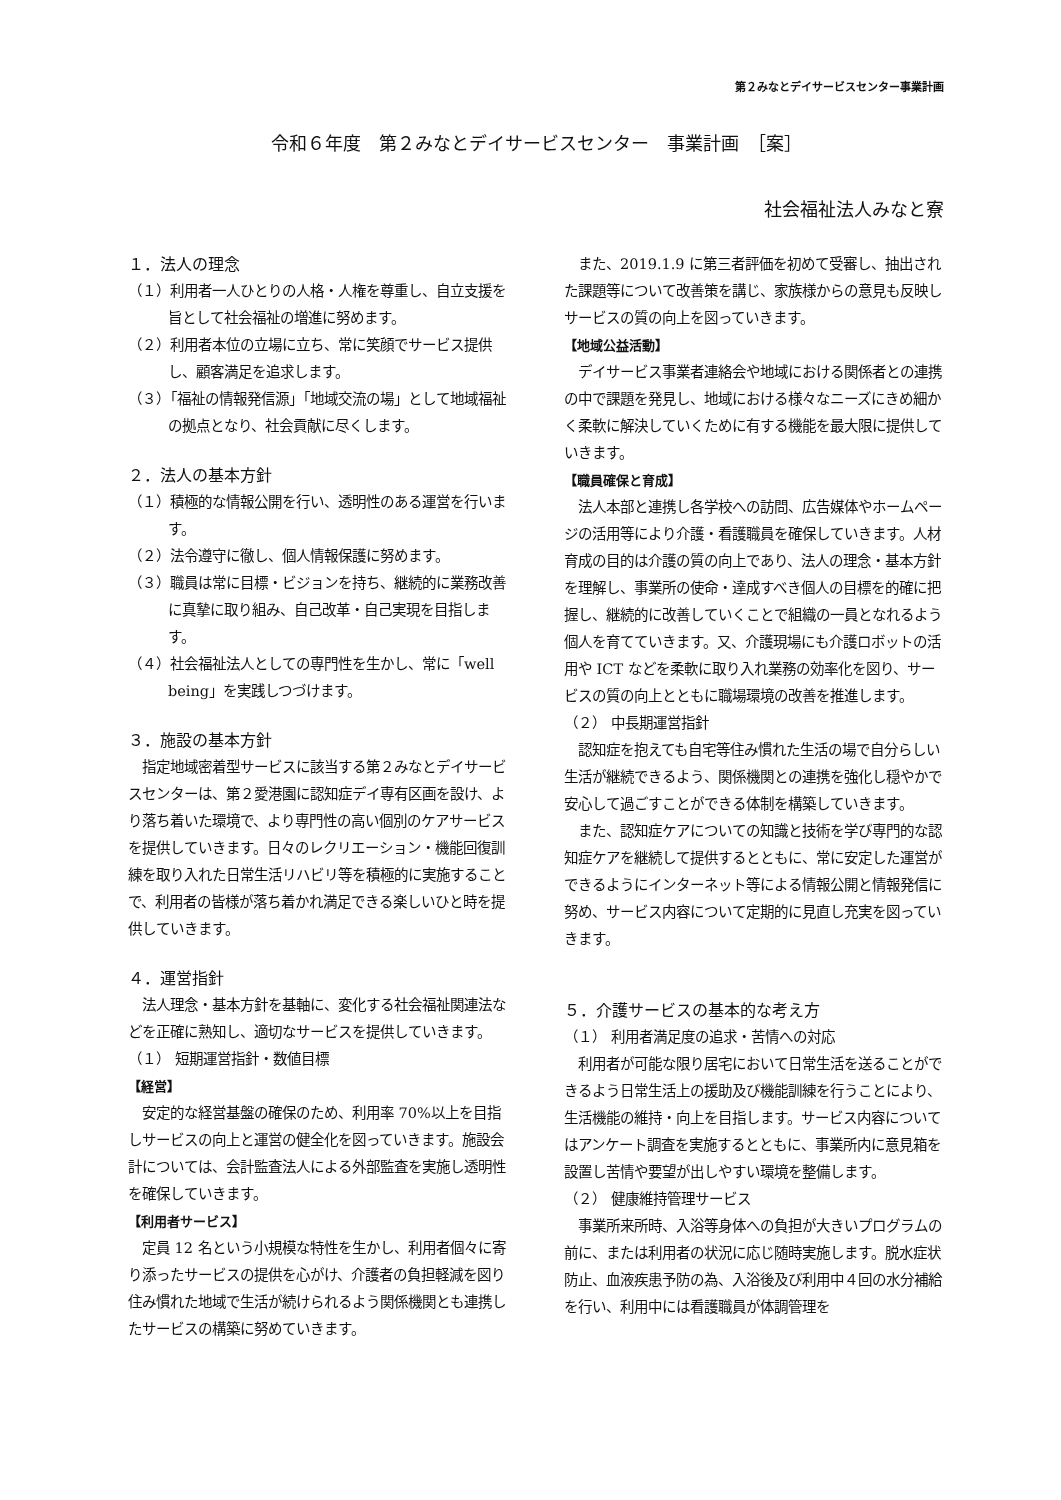第２みなとデイサービスセンター事業計画
令和６年度　第２みなとデイサービスセンター　事業計画　［案］
社会福祉法人みなと寮
１．法人の理念
（１）利用者一人ひとりの人格・人権を尊重し、自立支援を旨として社会福祉の増進に努めます。
（２）利用者本位の立場に立ち、常に笑顔でサービス提供し、顧客満足を追求します。
（３）「福祉の情報発信源」「地域交流の場」として地域福祉の拠点となり、社会貢献に尽くします。
２．法人の基本方針
（１）積極的な情報公開を行い、透明性のある運営を行います。
（２）法令遵守に徹し、個人情報保護に努めます。
（３）職員は常に目標・ビジョンを持ち、継続的に業務改善に真摯に取り組み、自己改革・自己実現を目指します。
（４）社会福祉法人としての専門性を生かし、常に「well being」を実践しつづけます。
３．施設の基本方針
　指定地域密着型サービスに該当する第２みなとデイサービスセンターは、第２愛港園に認知症デイ専有区画を設け、より落ち着いた環境で、より専門性の高い個別のケアサービスを提供していきます。日々のレクリエーション・機能回復訓練を取り入れた日常生活リハビリ等を積極的に実施することで、利用者の皆様が落ち着かれ満足できる楽しいひと時を提供していきます。
４．運営指針
　法人理念・基本方針を基軸に、変化する社会福祉関連法などを正確に熟知し、適切なサービスを提供していきます。
（１） 短期運営指針・数値目標
【経営】
　安定的な経営基盤の確保のため、利用率 70%以上を目指しサービスの向上と運営の健全化を図っていきます。施設会計については、会計監査法人による外部監査を実施し透明性を確保していきます。
【利用者サービス】
　定員 12 名という小規模な特性を生かし、利用者個々に寄り添ったサービスの提供を心がけ、介護者の負担軽減を図り住み慣れた地域で生活が続けられるよう関係機関とも連携したサービスの構築に努めていきます。
　また、2019.1.9 に第三者評価を初めて受審し、抽出された課題等について改善策を講じ、家族様からの意見も反映しサービスの質の向上を図っていきます。
【地域公益活動】
　デイサービス事業者連絡会や地域における関係者との連携の中で課題を発見し、地域における様々なニーズにきめ細かく柔軟に解決していくために有する機能を最大限に提供していきます。
【職員確保と育成】
　法人本部と連携し各学校への訪問、広告媒体やホームページの活用等により介護・看護職員を確保していきます。人材育成の目的は介護の質の向上であり、法人の理念・基本方針を理解し、事業所の使命・達成すべき個人の目標を的確に把握し、継続的に改善していくことで組織の一員となれるよう個人を育てていきます。又、介護現場にも介護ロボットの活用や ICT などを柔軟に取り入れ業務の効率化を図り、サービスの質の向上とともに職場環境の改善を推進します。
（２） 中長期運営指針
　認知症を抱えても自宅等住み慣れた生活の場で自分らしい生活が継続できるよう、関係機関との連携を強化し穏やかで安心して過ごすことができる体制を構築していきます。
　また、認知症ケアについての知識と技術を学び専門的な認知症ケアを継続して提供するとともに、常に安定した運営ができるようにインターネット等による情報公開と情報発信に努め、サービス内容について定期的に見直し充実を図っていきます。
５．介護サービスの基本的な考え方
（１） 利用者満足度の追求・苦情への対応
　利用者が可能な限り居宅において日常生活を送ることができるよう日常生活上の援助及び機能訓練を行うことにより、生活機能の維持・向上を目指します。サービス内容についてはアンケート調査を実施するとともに、事業所内に意見箱を設置し苦情や要望が出しやすい環境を整備します。
（２） 健康維持管理サービス
　事業所来所時、入浴等身体への負担が大きいプログラムの前に、または利用者の状況に応じ随時実施します。脱水症状防止、血液疾患予防の為、入浴後及び利用中４回の水分補給を行い、利用中には看護職員が体調管理を